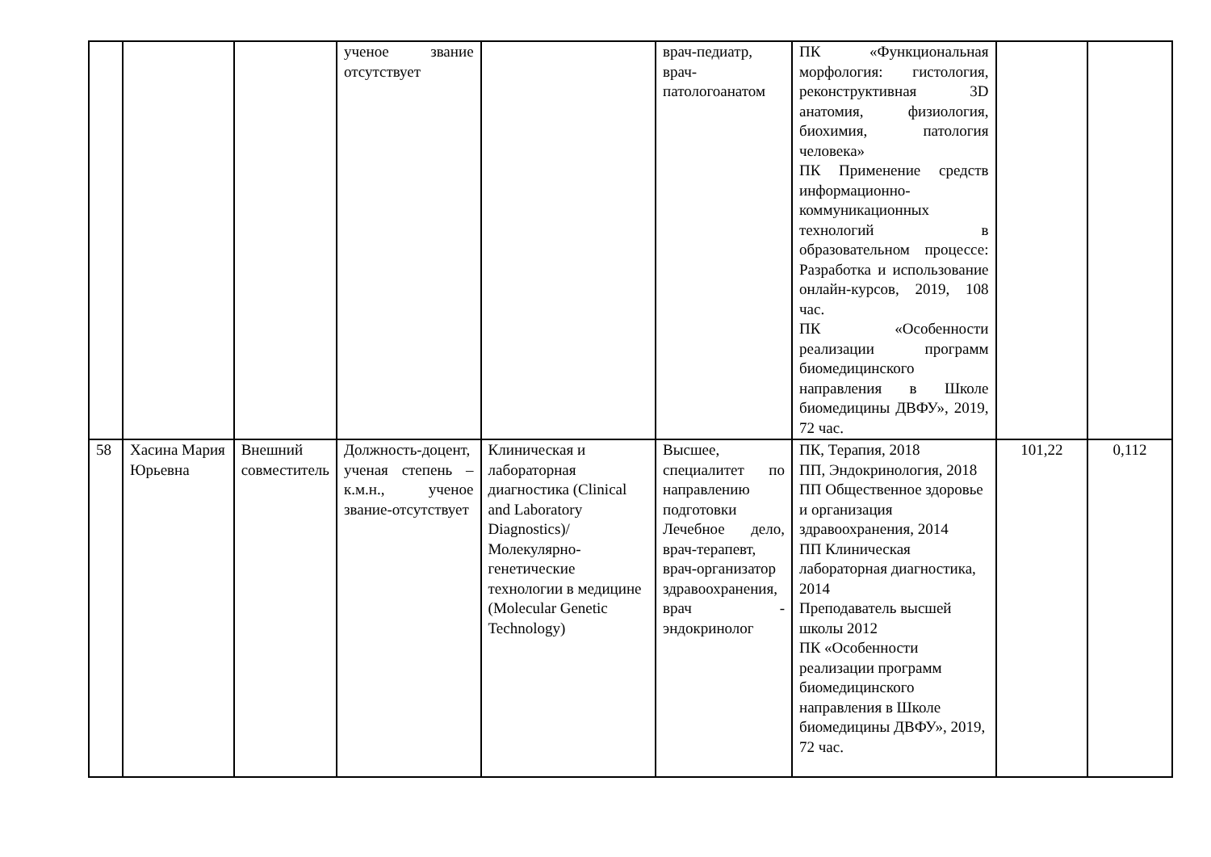| | | | ученое звание отсутствует | | врач-педиатр, врач-патологоанатом | ПК «Функциональная морфология: гистология, реконструктивная 3D анатомия, физиология, биохимия, патология человека» ПК Применение средств информационно-коммуникационных технологий в образовательном процессе: Разработка и использование онлайн-курсов, 2019, 108 час. ПК «Особенности реализации программ биомедицинского направления в Школе биомедицины ДВФУ», 2019, 72 час. | | |
| 58 | Хасина Мария Юрьевна | Внешний совместитель | Должность-доцент, ученая степень – к.м.н., ученое звание-отсутствует | Клиническая и лабораторная диагностика (Clinical and Laboratory Diagnostics)/ Молекулярно-генетические технологии в медицине (Molecular Genetic Technology) | Высшее, специалитет по направлению подготовки Лечебное дело, врач-терапевт, врач-организатор здравоохранения, врач - эндокринолог | ПК, Терапия, 2018 ПП, Эндокринология, 2018 ПП Общественное здоровье и организация здравоохранения, 2014 ПП Клиническая лабораторная диагностика, 2014 Преподаватель высшей школы 2012 ПК «Особенности реализации программ биомедицинского направления в Школе биомедицины ДВФУ», 2019, 72 час. | 101,22 | 0,112 |